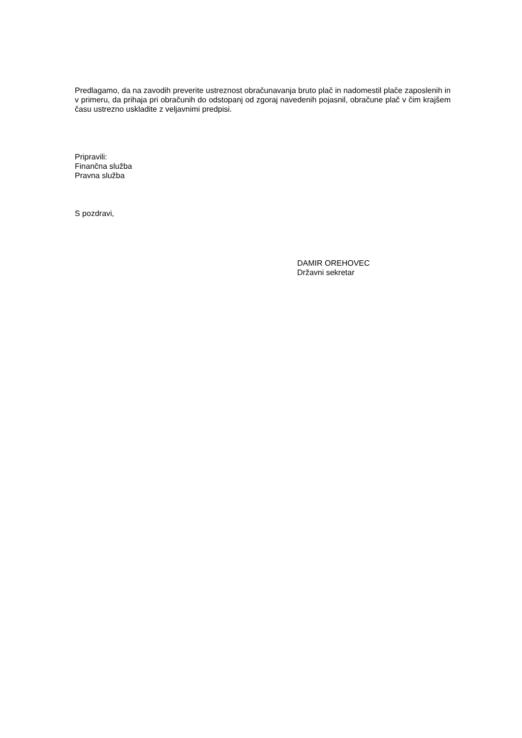Predlagamo, da na zavodih preverite ustreznost obračunavanja bruto plač in nadomestil plače zaposlenih in v primeru, da prihaja pri obračunih do odstopanj od zgoraj navedenih pojasnil, obračune plač v čim krajšem času ustrezno uskladite z veljavnimi predpisi.
Pripravili:
Finančna služba
Pravna služba
S pozdravi,
DAMIR OREHOVEC
Državni sekretar